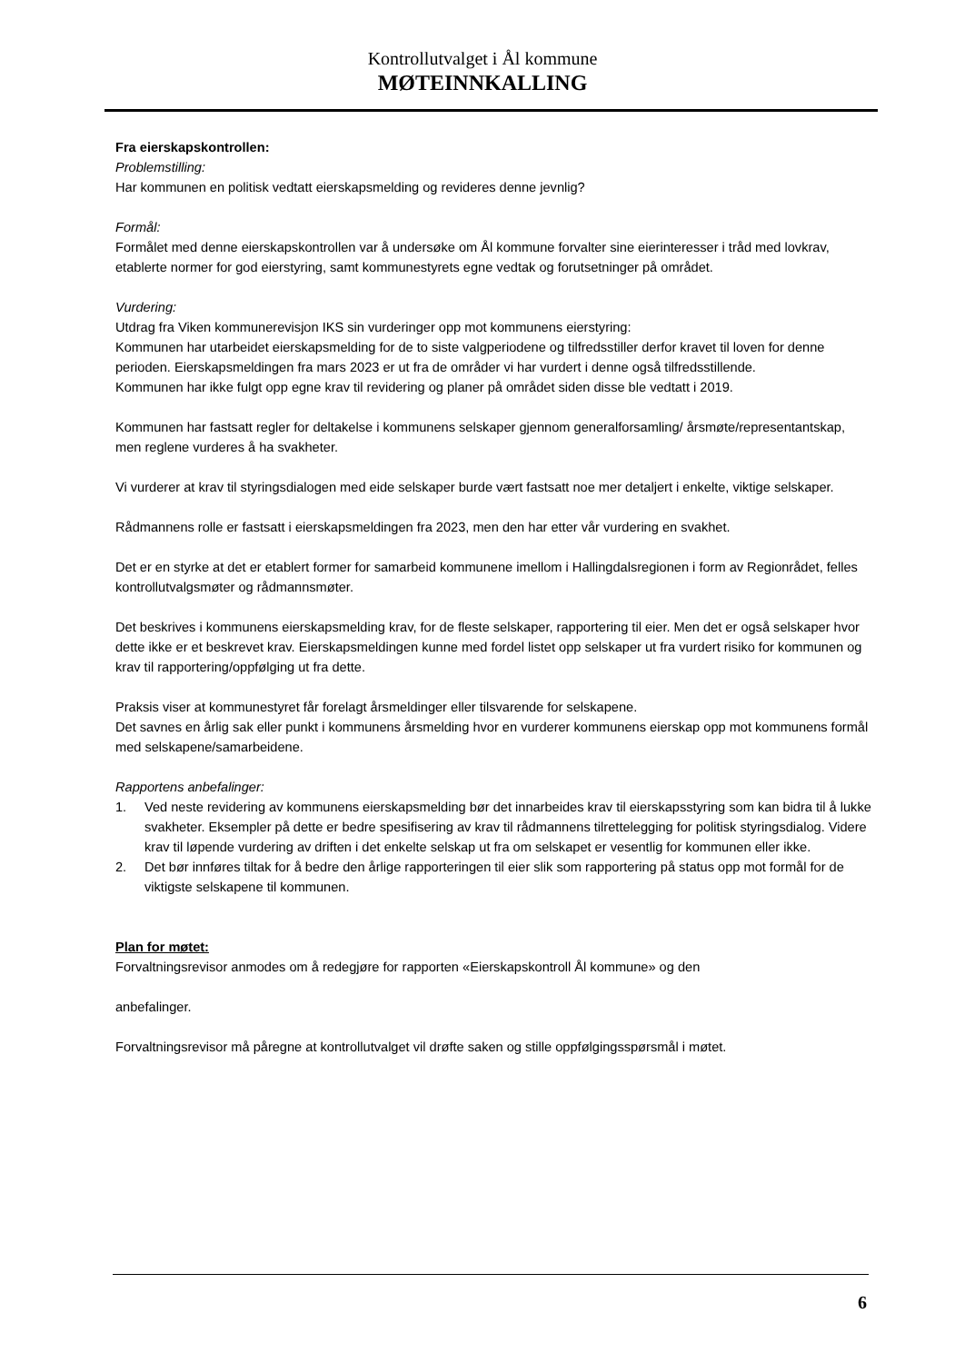Kontrollutvalget i Ål kommune
MØTEINNKALLING
Fra eierskapskontrollen:
Problemstilling:
Har kommunen en politisk vedtatt eierskapsmelding og revideres denne jevnlig?
Formål:
Formålet med denne eierskapskontrollen var å undersøke om Ål kommune forvalter sine eierinteresser i tråd med lovkrav, etablerte normer for god eierstyring, samt kommunestyrets egne vedtak og forutsetninger på området.
Vurdering:
Utdrag fra Viken kommunerevisjon IKS sin vurderinger opp mot kommunens eierstyring:
Kommunen har utarbeidet eierskapsmelding for de to siste valgperiodene og tilfredsstiller derfor kravet til loven for denne perioden. Eierskapsmeldingen fra mars 2023 er ut fra de områder vi har vurdert i denne også tilfredsstillende.
Kommunen har ikke fulgt opp egne krav til revidering og planer på området siden disse ble vedtatt i 2019.
Kommunen har fastsatt regler for deltakelse i kommunens selskaper gjennom generalforsamling/ årsmøte/representantskap, men reglene vurderes å ha svakheter.
Vi vurderer at krav til styringsdialogen med eide selskaper burde vært fastsatt noe mer detaljert i enkelte, viktige selskaper.
Rådmannens rolle er fastsatt i eierskapsmeldingen fra 2023, men den har etter vår vurdering en svakhet.
Det er en styrke at det er etablert former for samarbeid kommunene imellom i Hallingdalsregionen i form av Regionrådet, felles kontrollutvalgsmøter og rådmannsmøter.
Det beskrives i kommunens eierskapsmelding krav, for de fleste selskaper, rapportering til eier. Men det er også selskaper hvor dette ikke er et beskrevet krav. Eierskapsmeldingen kunne med fordel listet opp selskaper ut fra vurdert risiko for kommunen og krav til rapportering/oppfølging ut fra dette.
Praksis viser at kommunestyret får forelagt årsmeldinger eller tilsvarende for selskapene.
Det savnes en årlig sak eller punkt i kommunens årsmelding hvor en vurderer kommunens eierskap opp mot kommunens formål med selskapene/samarbeidene.
Rapportens anbefalinger:
1. Ved neste revidering av kommunens eierskapsmelding bør det innarbeides krav til eierskapsstyring som kan bidra til å lukke svakheter. Eksempler på dette er bedre spesifisering av krav til rådmannens tilrettelegging for politisk styringsdialog. Videre krav til løpende vurdering av driften i det enkelte selskap ut fra om selskapet er vesentlig for kommunen eller ikke.
2. Det bør innføres tiltak for å bedre den årlige rapporteringen til eier slik som rapportering på status opp mot formål for de viktigste selskapene til kommunen.
Plan for møtet:
Forvaltningsrevisor anmodes om å redegjøre for rapporten «Eierskapskontroll Ål kommune» og den
anbefalinger.
Forvaltningsrevisor må påregne at kontrollutvalget vil drøfte saken og stille oppfølgingsspørsmål i møtet.
6